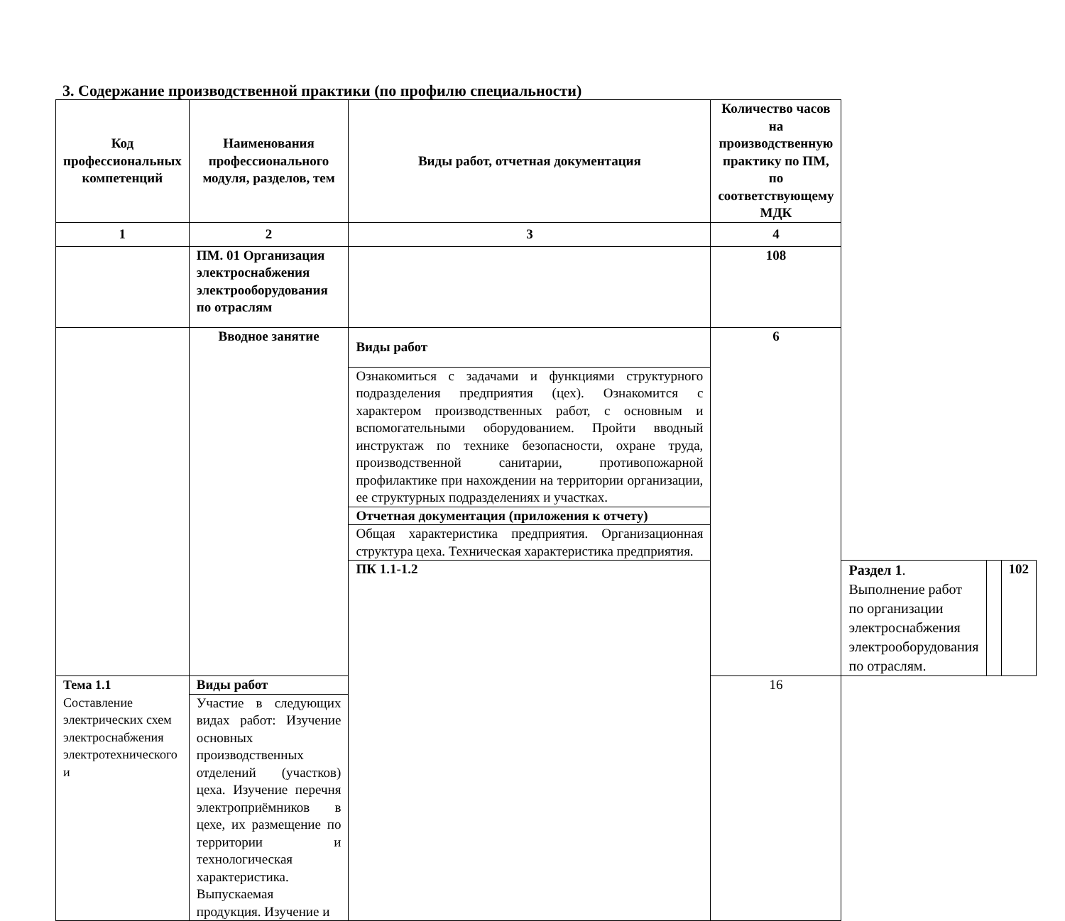3. Содержание производственной практики (по профилю специальности)
| Код профессиональных компетенций | Наименования профессионального модуля, разделов, тем | Виды работ, отчетная документация | Количество часов на производственную практику по ПМ, по соответствующему МДК | | | |
| --- | --- | --- | --- | --- | --- | --- |
| 1 | 2 | 3 | 4 | | | |
| | ПМ. 01 Организация электроснабжения электрооборудования по отраслям | | 108 | | | |
| | Вводное занятие | Виды работ | 6 | | | |
| | | Ознакомиться с задачами и функциями структурного подразделения предприятия (цех). Ознакомится с характером производственных работ, с основным и вспомогательными оборудованием. Пройти вводный инструктаж по технике безопасности, охране труда, производственной санитарии, противопожарной профилактике при нахождении на территории организации, ее структурных подразделениях и участках. | | | | |
| | | Отчетная документация (приложения к отчету) | | | | |
| | | Общая характеристика предприятия. Организационная структура цеха. Техническая характеристика предприятия. | | | | |
| | | ПК 1.1-1.2 | | Раздел 1 . Выполнение работ по организации электроснабжения электрооборудования по отраслям. | | 102 |
| Тема 1.1 Составление электрических схем электроснабжения электротехнического и | Виды работ | | 16 | | | |
| | Участие в следующих видах работ: Изучение основных производственных отделений (участков) цеха. Изучение перечня электроприёмников в цехе, их размещение по территории и технологическая характеристика. Выпускаемая продукция. Изучение и | | | | | |